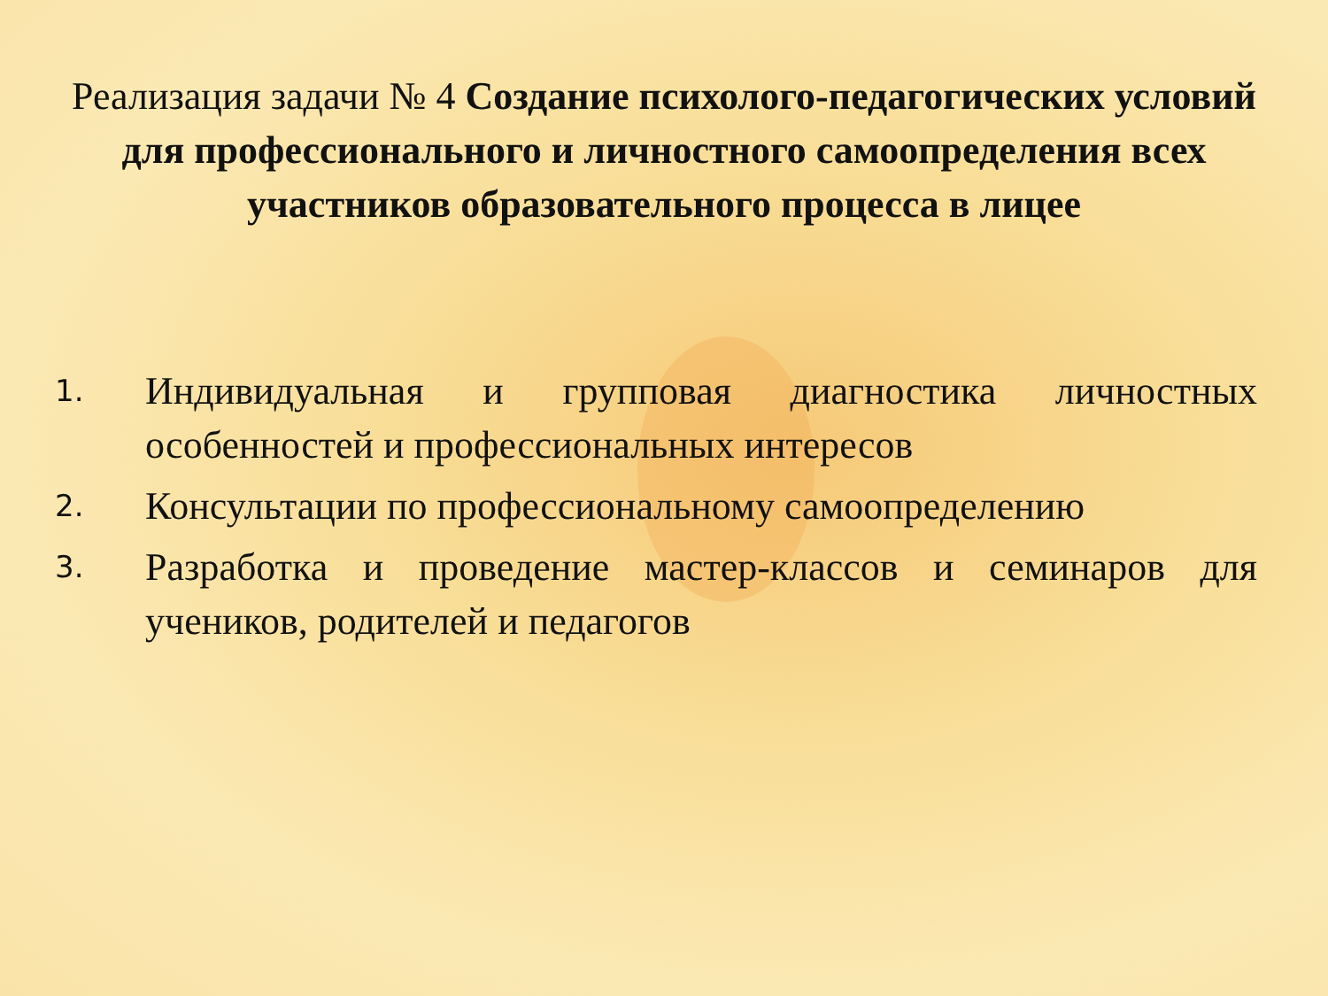Реализация задачи № 4 Создание психолого-педагогических условий для профессионального и личностного самоопределения всех участников образовательного процесса в лицее
1. Индивидуальная и групповая диагностика личностных особенностей и профессиональных интересов
2. Консультации по профессиональному самоопределению
3. Разработка и проведение мастер-классов и семинаров для учеников, родителей и педагогов